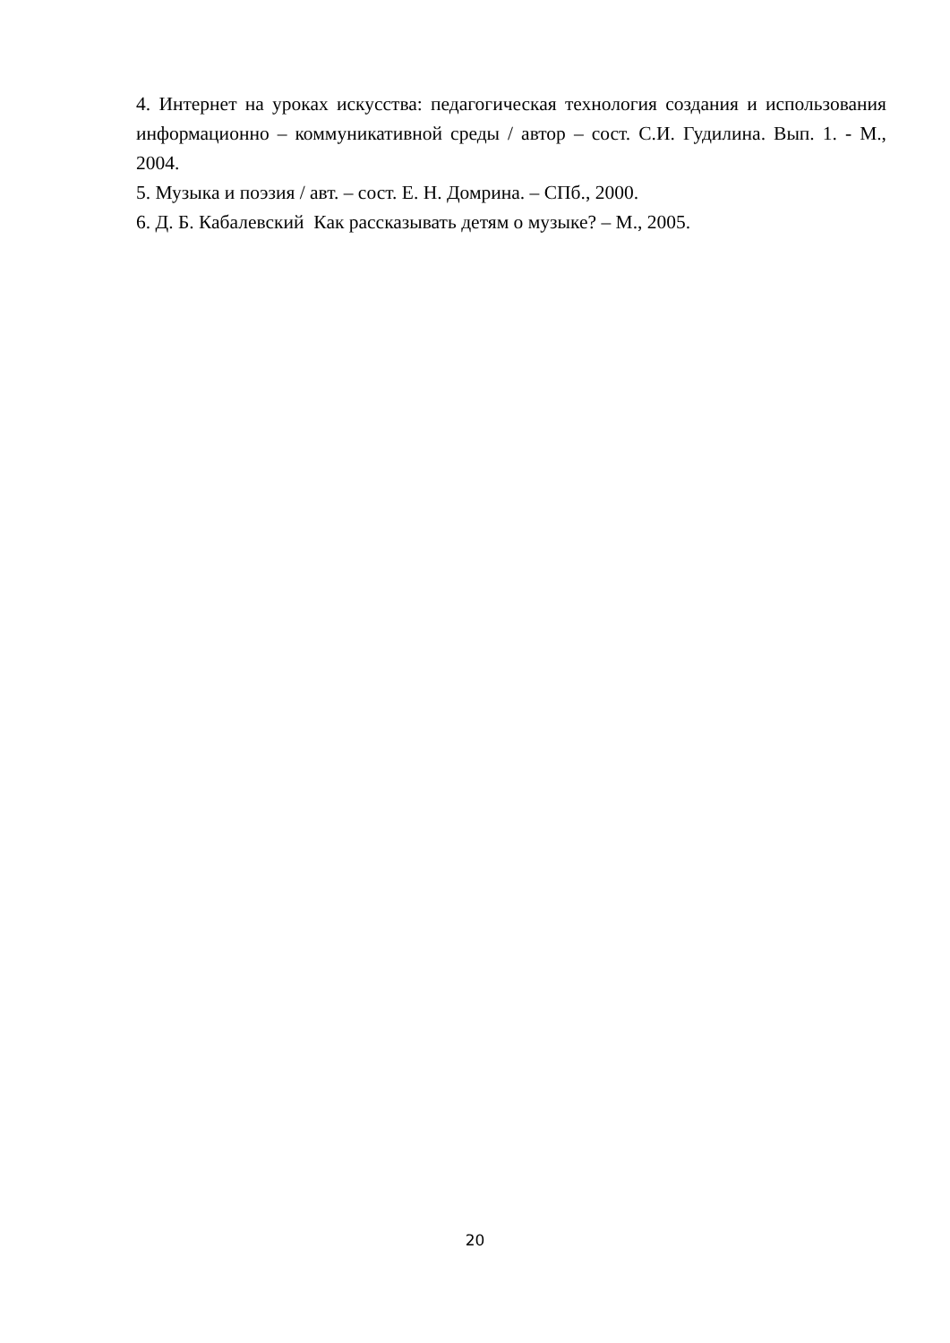4. Интернет на уроках искусства: педагогическая технология создания и использования информационно – коммуникативной среды / автор – сост. С.И. Гудилина. Вып. 1. - М., 2004.
5. Музыка и поэзия / авт. – сост. Е. Н. Домрина. – СПб., 2000.
6. Д. Б. Кабалевский Как рассказывать детям о музыке? – М., 2005.
20